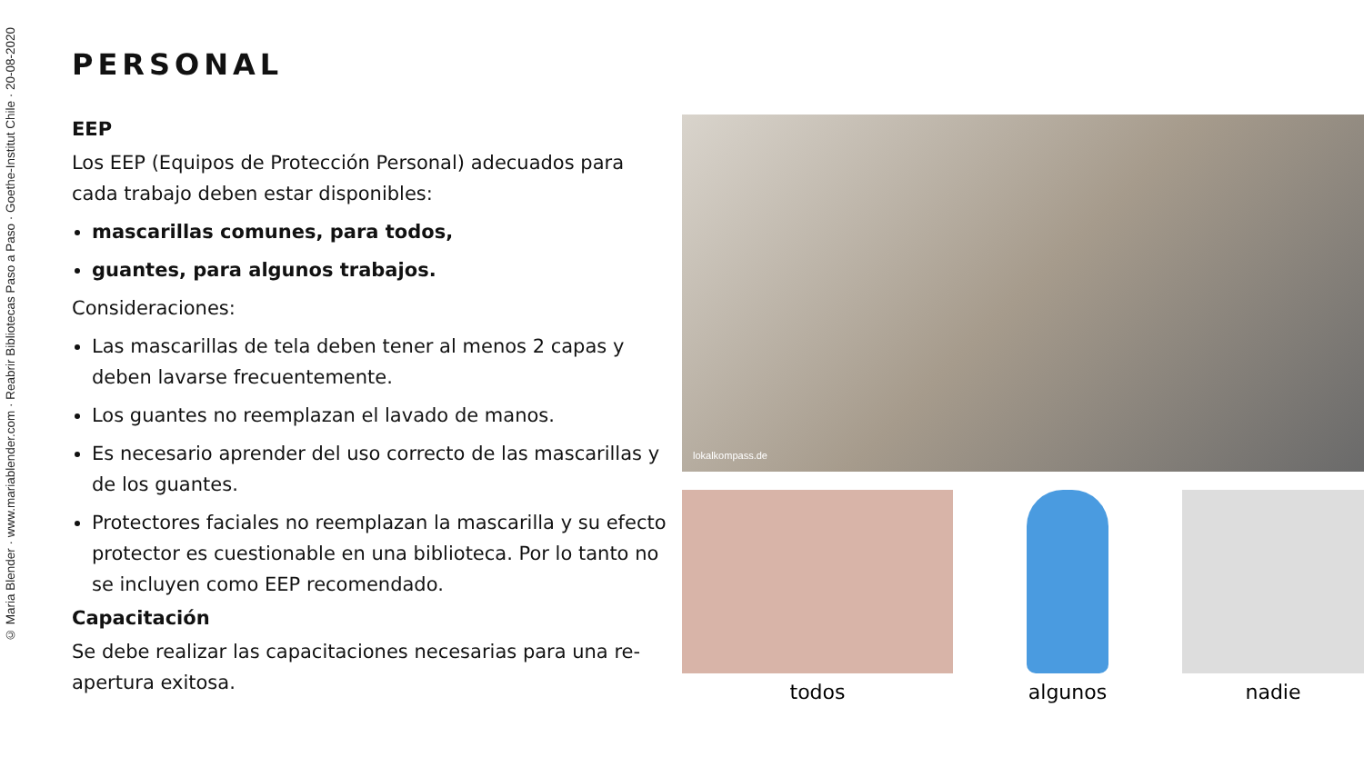© Maria Blender · www.mariablender.com · Reabrir Bibliotecas Paso a Paso · Goethe-Institut Chile · 20-08-2020
PERSONAL
EEP
Los EEP (Equipos de Protección Personal) adecuados para cada trabajo deben estar disponibles:
mascarillas comunes, para todos,
guantes, para algunos trabajos.
Consideraciones:
Las mascarillas de tela deben tener al menos 2 capas y deben lavarse frecuentemente.
Los guantes no reemplazan el lavado de manos.
Es necesario aprender del uso correcto de las mascarillas y de los guantes.
Protectores faciales no reemplazan la mascarilla y su efecto protector es cuestionable en una biblioteca. Por lo tanto no se incluyen como EEP recomendado.
Capacitación
Se debe realizar las capacitaciones necesarias para una re-apertura exitosa.
lokalkompass.de
todos algunos nadie